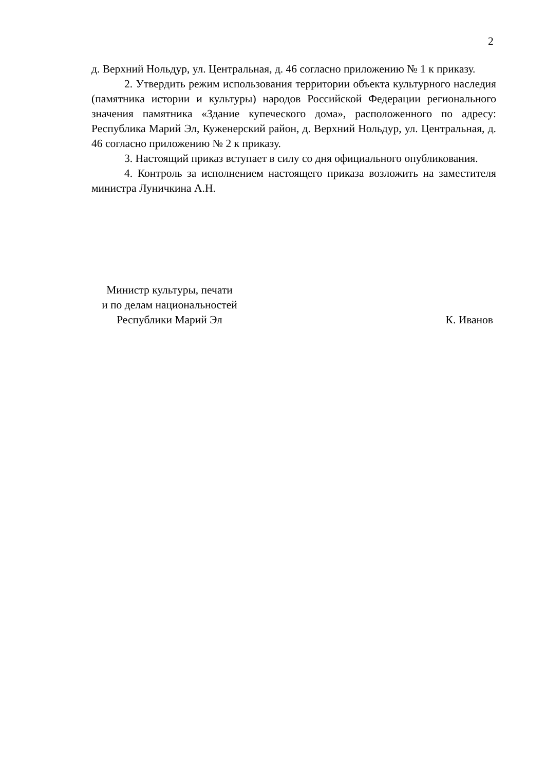2
д. Верхний Нольдур, ул. Центральная, д. 46 согласно приложению № 1 к приказу.
2. Утвердить режим использования территории объекта культурного наследия (памятника истории и культуры) народов Российской Федерации регионального значения памятника «Здание купеческого дома», расположенного по адресу: Республика Марий Эл, Куженерский район, д. Верхний Нольдур, ул. Центральная, д. 46 согласно приложению № 2 к приказу.
3. Настоящий приказ вступает в силу со дня официального опубликования.
4. Контроль за исполнением настоящего приказа возложить на заместителя министра Луничкина А.Н.
Министр культуры, печати
и по делам национальностей
Республики Марий Эл
К. Иванов